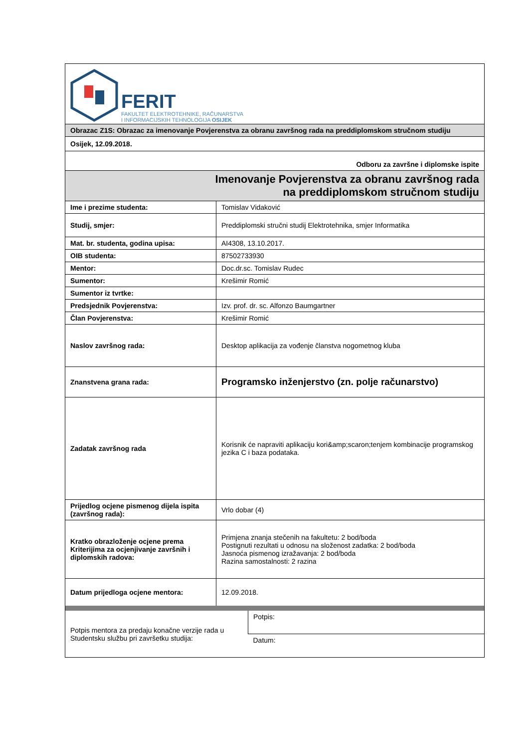FERIT
FAKULTET ELEKTROTEHNIKE, RAČUNARSTVA
I INFORMACIJSKIH TEHNOLOGIJA OSIJEK
| Obrazac Z1S: Obrazac za imenovanje Povjerenstva za obranu završnog rada na preddiplomskom stručnom studiju | |
| Osijek, 12.09.2018. | |
| Odboru za završne i diplomske ispite | |
| Imenovanje Povjerenstva za obranu završnog rada na preddiplomskom stručnom studiju | |
| Ime i prezime studenta: | Tomislav Vidaković |
| Studij, smjer: | Preddiplomski stručni studij Elektrotehnika, smjer Informatika |
| Mat. br. studenta, godina upisa: | AI4308, 13.10.2017. |
| OIB studenta: | 87502733930 |
| Mentor: | Doc.dr.sc. Tomislav Rudec |
| Sumentor: | Krešimir Romić |
| Sumentor iz tvrtke: | |
| Predsjednik Povjerenstva: | Izv. prof. dr. sc. Alfonzo Baumgartner |
| Član Povjerenstva: | Krešimir Romić |
| Naslov završnog rada: | Desktop aplikacija za vođenje članstva nogometnog kluba |
| Znanstvena grana rada: | Programsko inženjerstvo (zn. polje računarstvo) |
| Zadatak završnog rada | Korisnik će napraviti aplikaciju kori&amp;scaron;tenjem kombinacije programskog jezika C i baza podataka. |
| Prijedlog ocjene pismenog dijela ispita (završnog rada): | Vrlo dobar (4) |
| Kratko obrazloženje ocjene prema Kriterijima za ocjenjivanje završnih i diplomskih radova: | Primjena znanja stečenih na fakultetu: 2 bod/boda Postignuti rezultati u odnosu na složenost zadatka: 2 bod/boda Jasnoća pismenog izražavanja: 2 bod/boda Razina samostalnosti: 2 razina |
| Datum prijedloga ocjene mentora: | 12.09.2018. |
| Potpis mentora za predaju konačne verzije rada u Studentsku službu pri završetku studija: | Potpis: |
| | Datum: |